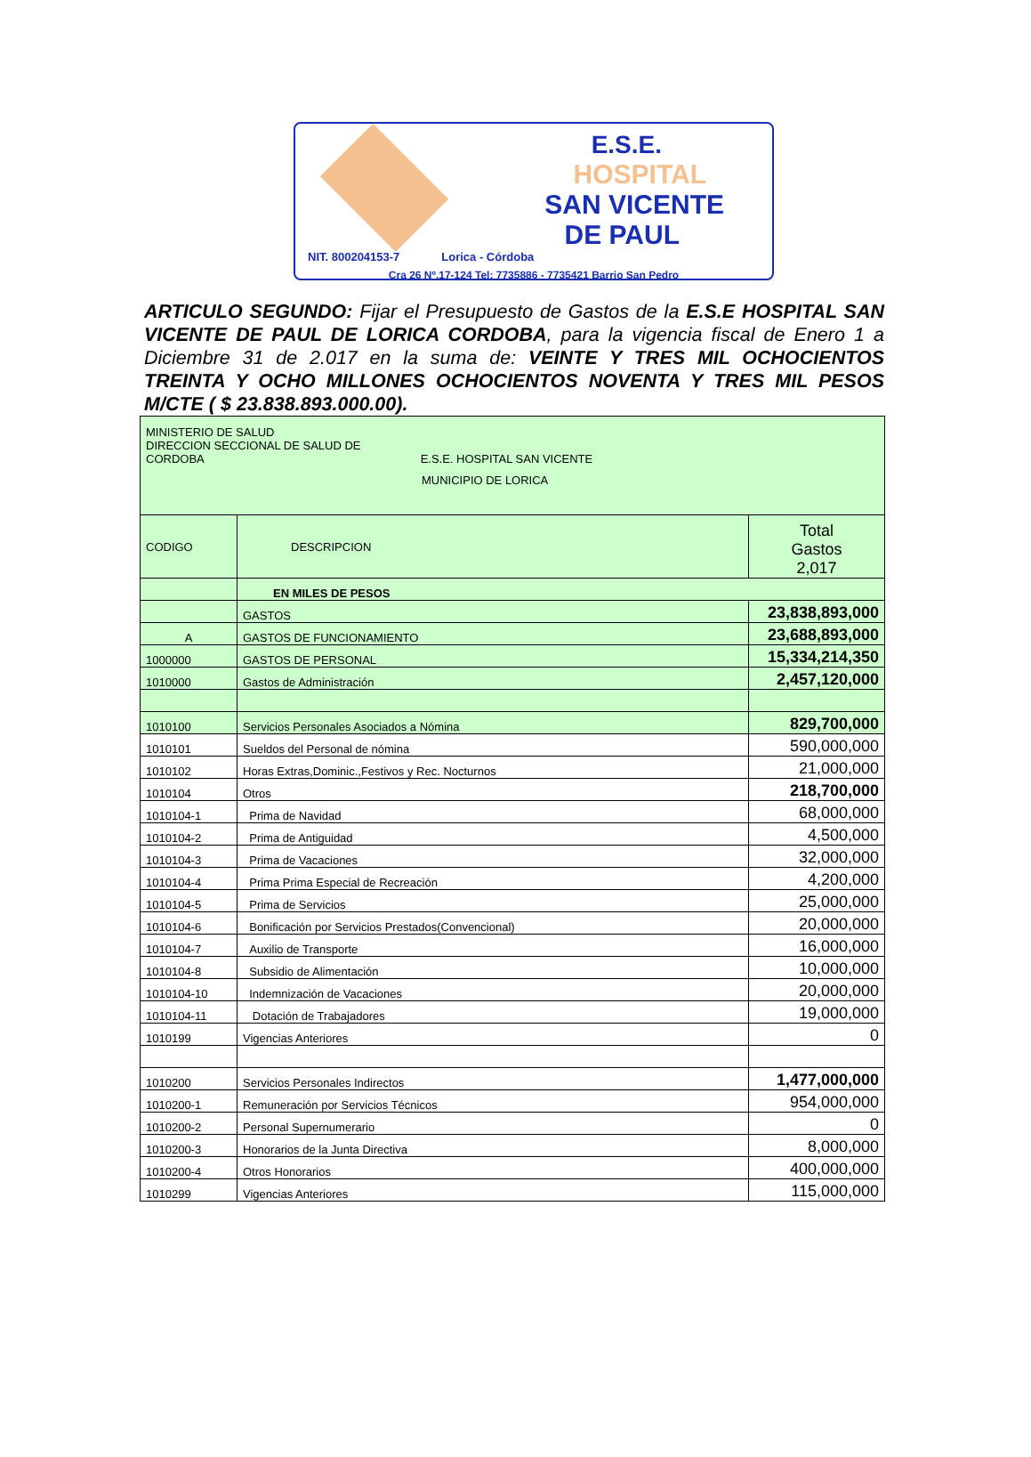E.S.E.
HOSPITAL
SAN VICENTE
DE PAUL
NIT. 800204153-7 Lorica - Córdoba
Cra 26 Nº.17-124 Tel: 7735886 - 7735421 Barrio San Pedro
ARTICULO SEGUNDO: Fijar el Presupuesto de Gastos de la E.S.E HOSPITAL SAN VICENTE DE PAUL DE LORICA CORDOBA, para la vigencia fiscal de Enero 1 a Diciembre 31 de 2.017 en la suma de: VEINTE Y TRES MIL OCHOCIENTOS TREINTA Y OCHO MILLONES OCHOCIENTOS NOVENTA Y TRES MIL PESOS M/CTE ( $ 23.838.893.000.00).
| MINISTERIO DE SALUD DIRECCION SECCIONAL DE SALUD DE CORDOBA E.S.E. HOSPITAL SAN VICENTE MUNICIPIO DE LORICA | | |
| CODIGO | DESCRIPCION | Total Gastos 2,017 |
| | EN MILES DE PESOS | |
| | GASTOS | 23,838,893,000 |
| A | GASTOS DE FUNCIONAMIENTO | 23,688,893,000 |
| 1000000 | GASTOS DE PERSONAL | 15,334,214,350 |
| 1010000 | Gastos de Administración | 2,457,120,000 |
| 1010100 | Servicios Personales Asociados a Nómina | 829,700,000 |
| 1010101 | Sueldos del Personal de nómina | 590,000,000 |
| 1010102 | Horas Extras,Dominic.,Festivos y Rec. Nocturnos | 21,000,000 |
| 1010104 | Otros | 218,700,000 |
| 1010104-1 | Prima de Navidad | 68,000,000 |
| 1010104-2 | Prima de Antiguidad | 4,500,000 |
| 1010104-3 | Prima de Vacaciones | 32,000,000 |
| 1010104-4 | Prima Prima Especial de Recreación | 4,200,000 |
| 1010104-5 | Prima de Servicios | 25,000,000 |
| 1010104-6 | Bonificación por Servicios Prestados(Convencional) | 20,000,000 |
| 1010104-7 | Auxilio de Transporte | 16,000,000 |
| 1010104-8 | Subsidio de Alimentación | 10,000,000 |
| 1010104-10 | Indemnización de Vacaciones | 20,000,000 |
| 1010104-11 | Dotación de Trabajadores | 19,000,000 |
| 1010199 | Vigencias Anteriores | 0 |
| 1010200 | Servicios Personales Indirectos | 1,477,000,000 |
| 1010200-1 | Remuneración por Servicios Técnicos | 954,000,000 |
| 1010200-2 | Personal Supernumerario | 0 |
| 1010200-3 | Honorarios de la Junta Directiva | 8,000,000 |
| 1010200-4 | Otros Honorarios | 400,000,000 |
| 1010299 | Vigencias Anteriores | 115,000,000 |